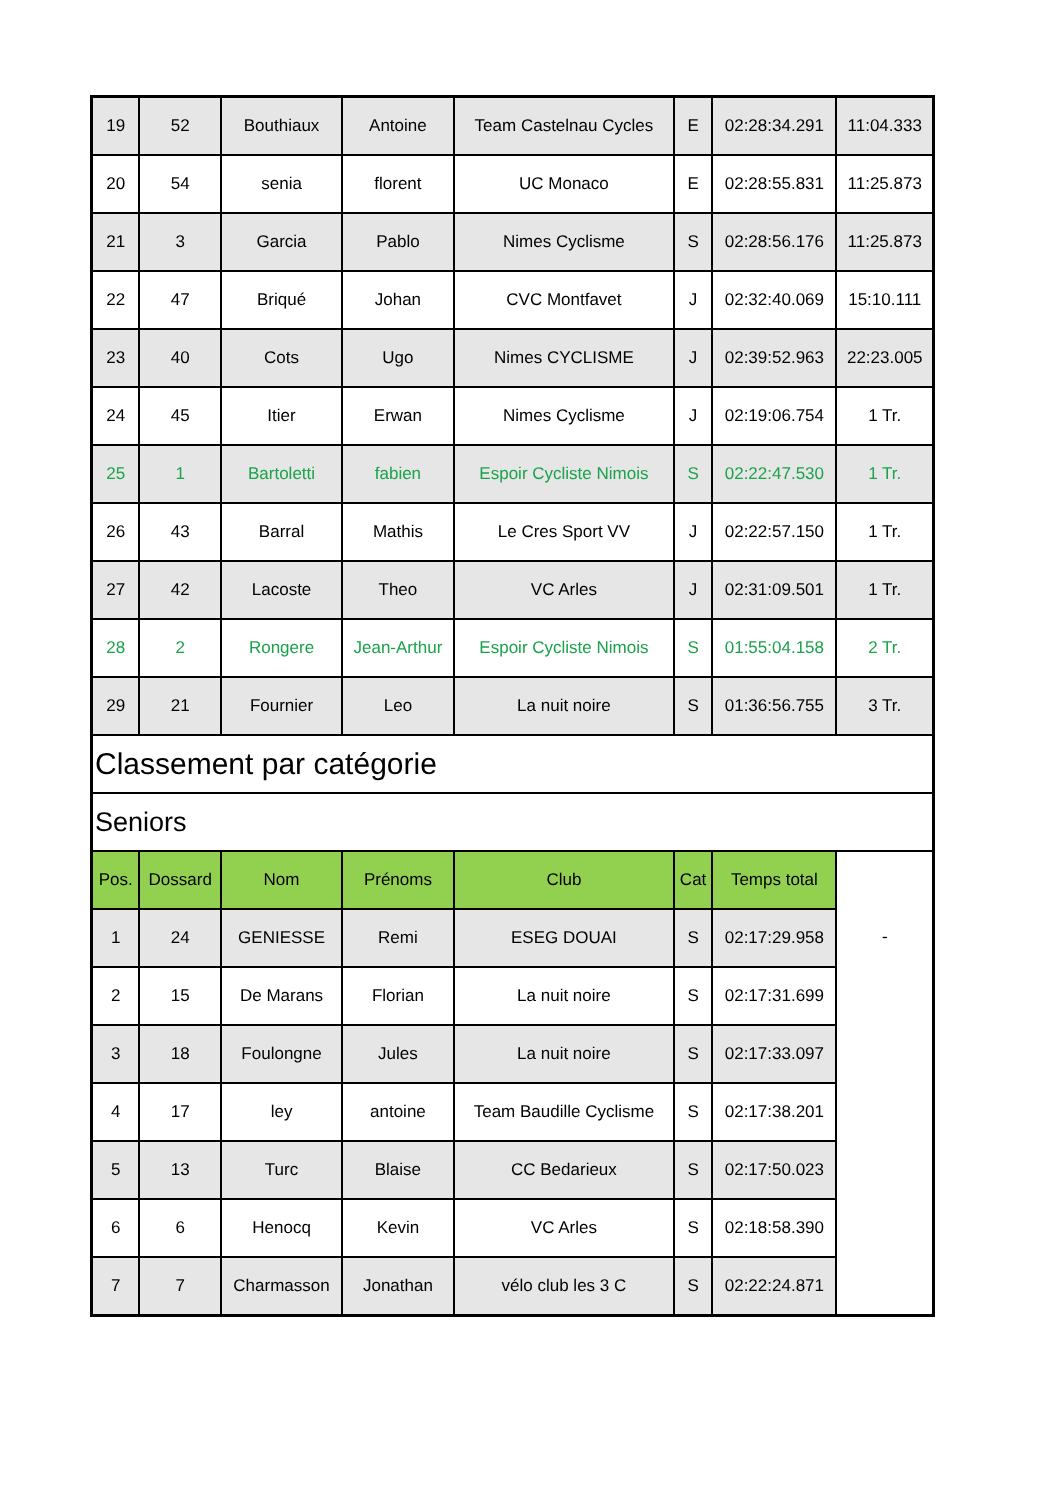| 19 | 52 | Bouthiaux | Antoine | Team Castelnau Cycles | E | 02:28:34.291 | 11:04.333 |
| 20 | 54 | senia | florent | UC Monaco | E | 02:28:55.831 | 11:25.873 |
| 21 | 3 | Garcia | Pablo | Nimes Cyclisme | S | 02:28:56.176 | 11:25.873 |
| 22 | 47 | Briqué | Johan | CVC Montfavet | J | 02:32:40.069 | 15:10.111 |
| 23 | 40 | Cots | Ugo | Nimes CYCLISME | J | 02:39:52.963 | 22:23.005 |
| 24 | 45 | Itier | Erwan | Nimes Cyclisme | J | 02:19:06.754 | 1 Tr. |
| 25 | 1 | Bartoletti | fabien | Espoir Cycliste Nimois | S | 02:22:47.530 | 1 Tr. |
| 26 | 43 | Barral | Mathis | Le Cres Sport VV | J | 02:22:57.150 | 1 Tr. |
| 27 | 42 | Lacoste | Theo | VC Arles | J | 02:31:09.501 | 1 Tr. |
| 28 | 2 | Rongere | Jean-Arthur | Espoir Cycliste Nimois | S | 01:55:04.158 | 2 Tr. |
| 29 | 21 | Fournier | Leo | La nuit noire | S | 01:36:56.755 | 3 Tr. |
| Classement par catégorie | | | | | | | |
| Seniors | | | | | | | |
| Pos. | Dossard | Nom | Prénoms | Club | Cat | Temps total | - |
| 1 | 24 | GENIESSE | Remi | ESEG DOUAI | S | 02:17:29.958 | |
| 2 | 15 | De Marans | Florian | La nuit noire | S | 02:17:31.699 | |
| 3 | 18 | Foulongne | Jules | La nuit noire | S | 02:17:33.097 | |
| 4 | 17 | ley | antoine | Team Baudille Cyclisme | S | 02:17:38.201 | |
| 5 | 13 | Turc | Blaise | CC Bedarieux | S | 02:17:50.023 | |
| 6 | 6 | Henocq | Kevin | VC Arles | S | 02:18:58.390 | |
| 7 | 7 | Charmasson | Jonathan | vélo club les 3 C | S | 02:22:24.871 | |